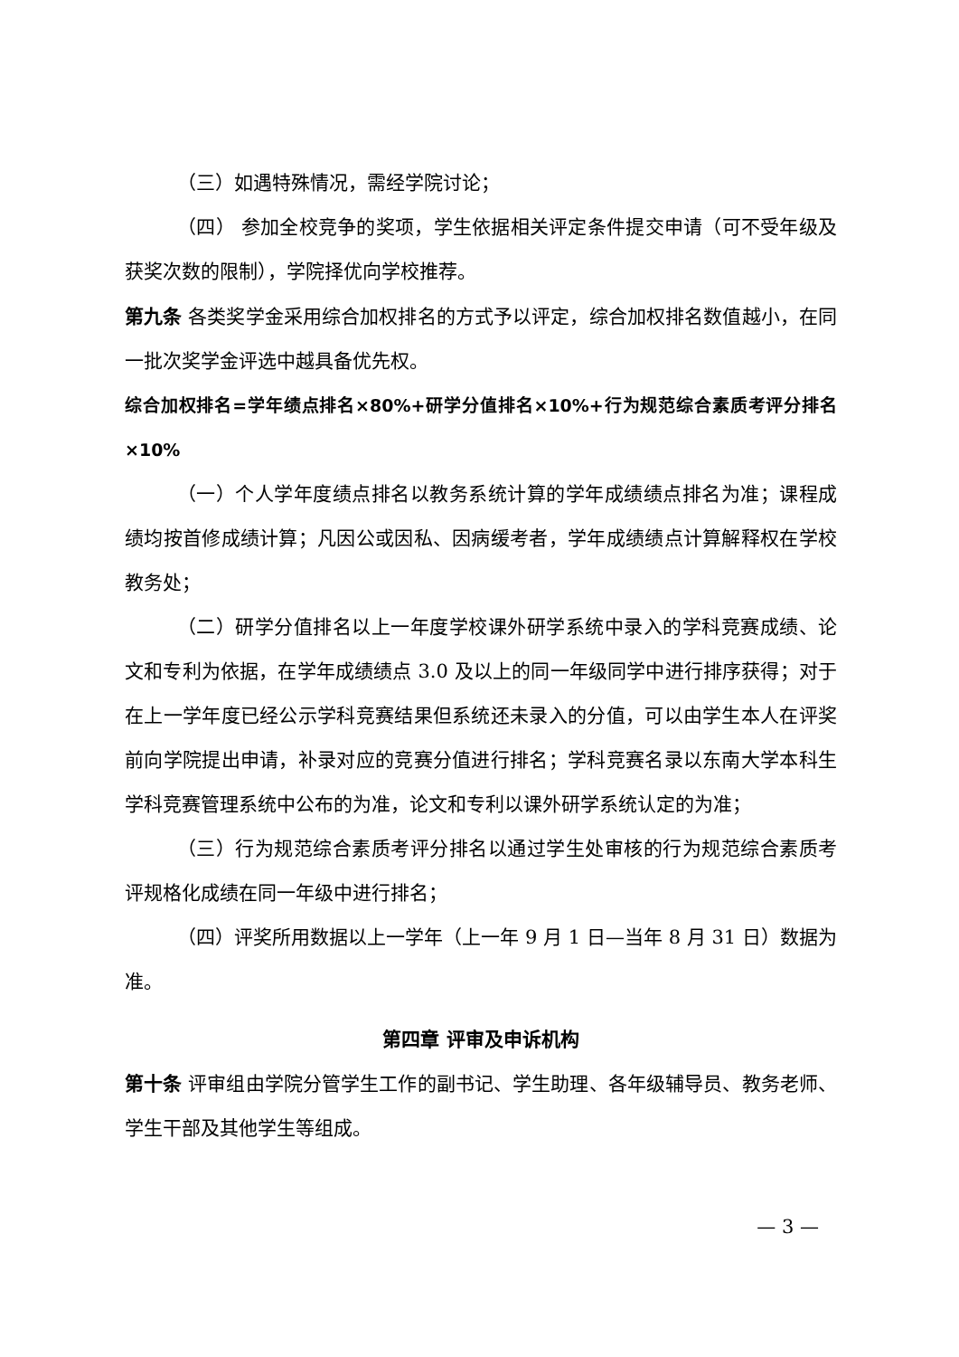（三）如遇特殊情况，需经学院讨论；
（四） 参加全校竞争的奖项，学生依据相关评定条件提交申请（可不受年级及获奖次数的限制），学院择优向学校推荐。
第九条 各类奖学金采用综合加权排名的方式予以评定，综合加权排名数值越小，在同一批次奖学金评选中越具备优先权。
综合加权排名=学年绩点排名×80%+研学分值排名×10%+行为规范综合素质考评分排名×10%
（一）个人学年度绩点排名以教务系统计算的学年成绩绩点排名为准；课程成绩均按首修成绩计算；凡因公或因私、因病缓考者，学年成绩绩点计算解释权在学校教务处；
（二）研学分值排名以上一年度学校课外研学系统中录入的学科竞赛成绩、论文和专利为依据，在学年成绩绩点 3.0 及以上的同一年级同学中进行排序获得；对于在上一学年度已经公示学科竞赛结果但系统还未录入的分值，可以由学生本人在评奖前向学院提出申请，补录对应的竞赛分值进行排名；学科竞赛名录以东南大学本科生学科竞赛管理系统中公布的为准，论文和专利以课外研学系统认定的为准；
（三）行为规范综合素质考评分排名以通过学生处审核的行为规范综合素质考评规格化成绩在同一年级中进行排名；
（四）评奖所用数据以上一学年（上一年 9 月 1 日—当年 8 月 31 日）数据为准。
第四章 评审及申诉机构
第十条 评审组由学院分管学生工作的副书记、学生助理、各年级辅导员、教务老师、学生干部及其他学生等组成。
— 3 —